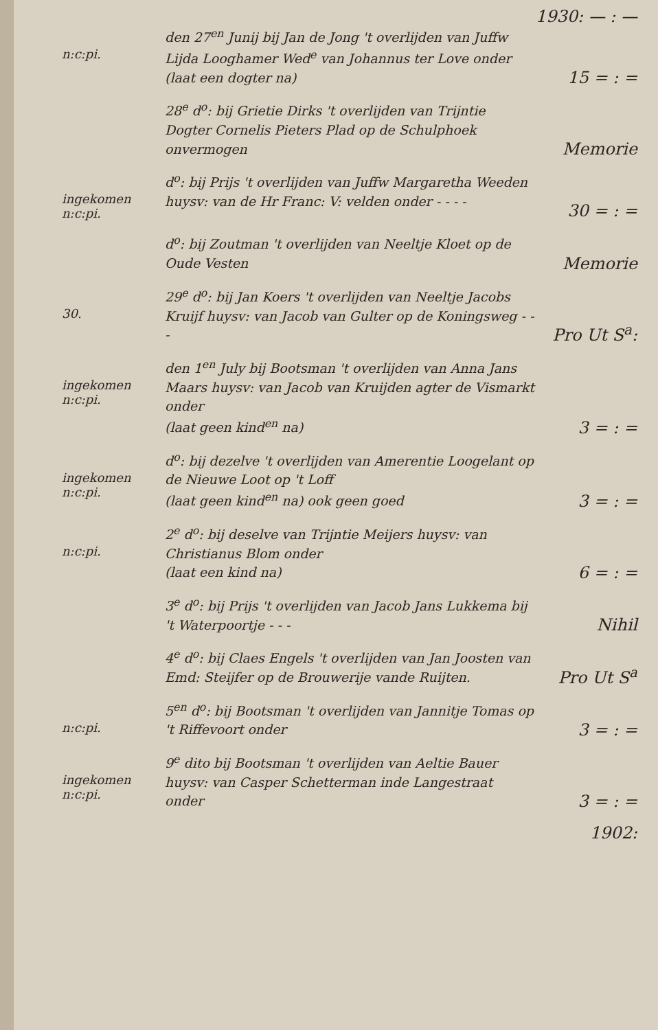1930: — : —
n:c:pi.
den 27<sup>en</sup> Junij bij Jan de Jong 't overlijden van Juffw Lijda Looghamer Wed<sup>e</sup> van Johannus ter Love onder
(laat een dogter na)
15 = : =
28<sup>e</sup> d<sup>o</sup>: bij Grietie Dirks 't overlijden van Trijntie Dogter Cornelis Pieters Plad op de Schulphoek onvermogen
Memorie
ingekomen
n:c:pi.
d<sup>o</sup>: bij Prijs 't overlijden van Juffw Margaretha Weeden huysv: van de Hr Franc: V: velden onder - - - -
30 = : =
d<sup>o</sup>: bij Zoutman 't overlijden van Neeltje Kloet op de Oude Vesten
Memorie
30.
29<sup>e</sup> d<sup>o</sup>: bij Jan Koers 't overlijden van Neeltje Jacobs Kruijf huysv: van Jacob van Gulter op de Koningsweg - - -
Pro Ut S<sup>a</sup>:
ingekomen
n:c:pi.
den 1<sup>en</sup> July bij Bootsman 't overlijden van Anna Jans Maars huysv: van Jacob van Kruijden agter de Vismarkt onder
(laat geen kind<sup>en</sup> na)
3 = : =
ingekomen
n:c:pi.
d<sup>o</sup>: bij dezelve 't overlijden van Amerentie Loogelant op de Nieuwe Loot op 't Loff
(laat geen kind<sup>en</sup> na) ook geen goed
3 = : =
n:c:pi.
2<sup>e</sup> d<sup>o</sup>: bij deselve van Trijntie Meijers huysv: van Christianus Blom onder
(laat een kind na)
6 = : =
3<sup>e</sup> d<sup>o</sup>: bij Prijs 't overlijden van Jacob Jans Lukkema bij 't Waterpoortje - - -
Nihil
4<sup>e</sup> d<sup>o</sup>: bij Claes Engels 't overlijden van Jan Joosten van Emd: Steijfer op de Brouwerije vande Ruijten.
Pro Ut S<sup>a</sup>
n:c:pi.
5<sup>en</sup> d<sup>o</sup>: bij Bootsman 't overlijden van Jannitje Tomas op 't Riffevoort onder
3 = : =
ingekomen
n:c:pi.
9<sup>e</sup> dito bij Bootsman 't overlijden van Aeltie Bauer huysv: van Casper Schetterman inde Langestraat onder
3 = : =
1902: